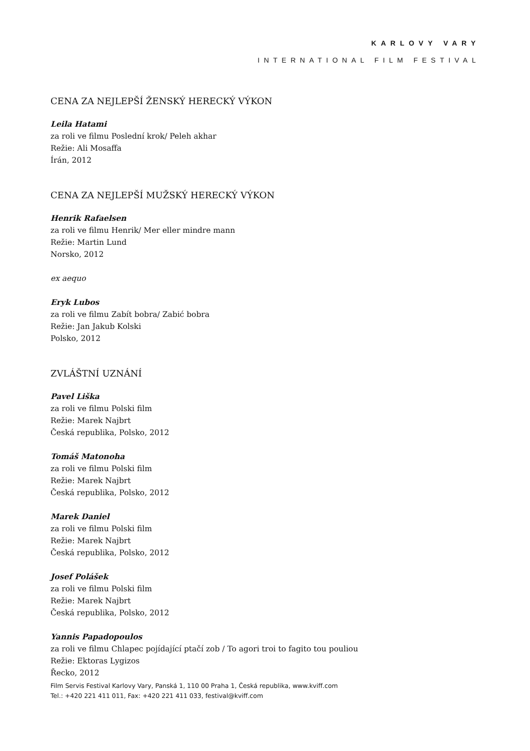KARLOVY VARY
INTERNATIONAL FILM FESTIVAL
CENA ZA NEJLEPŠÍ ŽENSKÝ HERECKÝ VÝKON
Leila Hatami
za roli ve filmu Poslední krok/ Peleh akhar
Režie: Ali Mosaffa
Írán, 2012
CENA ZA NEJLEPŠÍ MUŽSKÝ HERECKÝ VÝKON
Henrik Rafaelsen
za roli ve filmu Henrik/ Mer eller mindre mann
Režie: Martin Lund
Norsko, 2012
ex aequo
Eryk Lubos
za roli ve filmu Zabít bobra/ Zabić bobra
Režie: Jan Jakub Kolski
Polsko, 2012
ZVLÁŠTNÍ UZNÁNÍ
Pavel Liška
za roli ve filmu Polski film
Režie: Marek Najbrt
Česká republika, Polsko, 2012
Tomáš Matonoha
za roli ve filmu Polski film
Režie: Marek Najbrt
Česká republika, Polsko, 2012
Marek Daniel
za roli ve filmu Polski film
Režie: Marek Najbrt
Česká republika, Polsko, 2012
Josef Polášek
za roli ve filmu Polski film
Režie: Marek Najbrt
Česká republika, Polsko, 2012
Yannis Papadopoulos
za roli ve filmu Chlapec pojídající ptačí zob / To agori troi to fagito tou pouliou
Režie: Ektoras Lygizos
Řecko, 2012
Film Servis Festival Karlovy Vary, Panská 1, 110 00 Praha 1, Česká republika, www.kviff.com
Tel.: +420 221 411 011, Fax: +420 221 411 033, festival@kviff.com